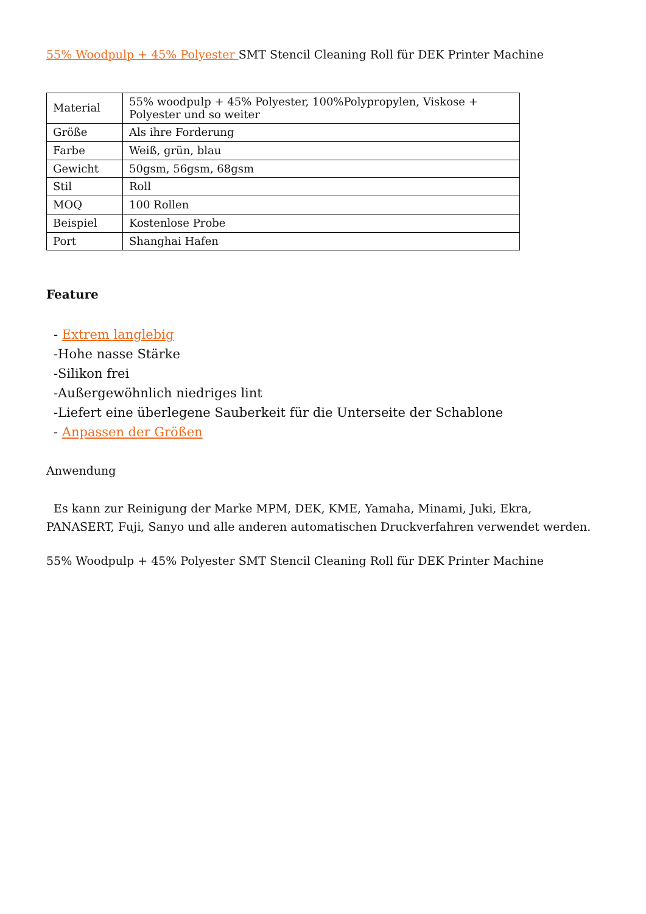55% Woodpulp + 45% Polyester SMT Stencil Cleaning Roll für DEK Printer Machine
| Material | 55% woodpulp + 45% Polyester, 100%Polypropylen, Viskose + Polyester und so weiter |
| Größe | Als ihre Forderung |
| Farbe | Weiß, grün, blau |
| Gewicht | 50gsm, 56gsm, 68gsm |
| Stil | Roll |
| MOQ | 100 Rollen |
| Beispiel | Kostenlose Probe |
| Port | Shanghai Hafen |
Feature
- Extrem langlebig
-Hohe nasse Stärke
-Silikon frei
-Außergewöhnlich niedriges lint
-Liefert eine überlegene Sauberkeit für die Unterseite der Schablone
- Anpassen der Größen
Anwendung
Es kann zur Reinigung der Marke MPM, DEK, KME, Yamaha, Minami, Juki, Ekra, PANASERT, Fuji, Sanyo und alle anderen automatischen Druckverfahren verwendet werden.
55% Woodpulp + 45% Polyester SMT Stencil Cleaning Roll für DEK Printer Machine